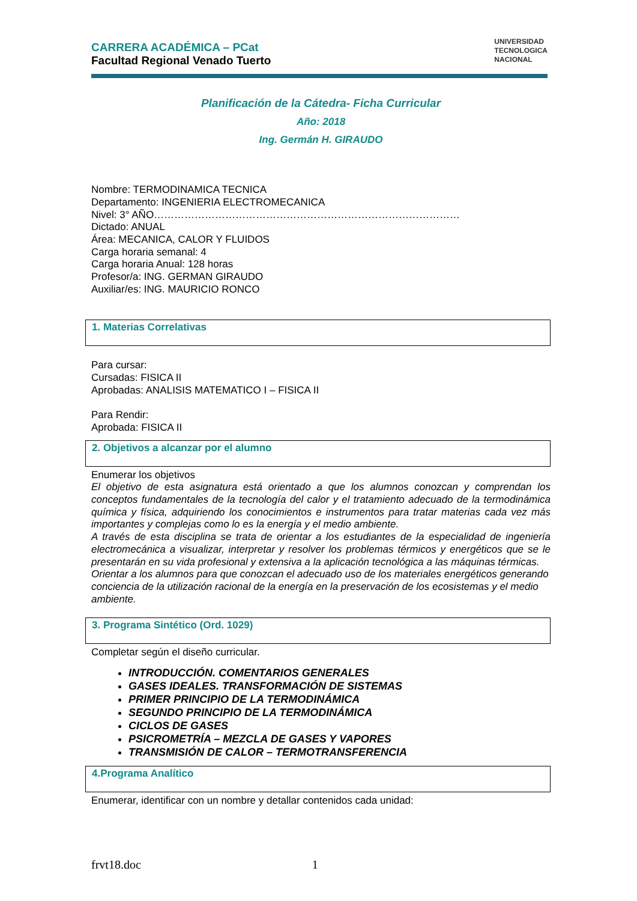CARRERA ACADÉMICA – PCat
Facultad Regional Venado Tuerto
UNIVERSIDAD
TECNOLOGICA
NACIONAL
Planificación de la Cátedra- Ficha Curricular
Año: 2018
Ing. Germán H. GIRAUDO
Nombre: TERMODINAMICA TECNICA
Departamento: INGENIERIA ELECTROMECANICA
Nivel: 3° AÑO………………………………………………………………………………
Dictado: ANUAL
Área: MECANICA, CALOR Y FLUIDOS
Carga horaria semanal: 4
Carga horaria Anual: 128 horas
Profesor/a: ING. GERMAN GIRAUDO
Auxiliar/es: ING. MAURICIO RONCO
1. Materias Correlativas
Para cursar:
Cursadas: FISICA II
Aprobadas: ANALISIS MATEMATICO I – FISICA II
Para Rendir:
Aprobada: FISICA II
2. Objetivos a alcanzar por el alumno
Enumerar los objetivos
El objetivo de esta asignatura está orientado a que los alumnos conozcan y comprendan los conceptos fundamentales de la tecnología del calor y el tratamiento adecuado de la termodinámica química y física, adquiriendo los conocimientos e instrumentos para tratar materias cada vez más importantes y complejas como lo es la energía y el medio ambiente.
A través de esta disciplina se trata de orientar a los estudiantes de la especialidad de ingeniería electromecánica a visualizar, interpretar y resolver los problemas térmicos y energéticos que se le presentarán en su vida profesional y extensiva a la aplicación tecnológica a las máquinas térmicas.
Orientar a los alumnos para que conozcan el adecuado uso de los materiales energéticos generando conciencia de la utilización racional de la energía en la preservación de los ecosistemas y el medio ambiente.
3. Programa Sintético (Ord. 1029)
Completar según el diseño curricular.
INTRODUCCIÓN. COMENTARIOS GENERALES
GASES IDEALES. TRANSFORMACIÓN DE SISTEMAS
PRIMER PRINCIPIO DE LA TERMODINÁMICA
SEGUNDO PRINCIPIO DE LA TERMODINÁMICA
CICLOS DE GASES
PSICROMETRÍA – MEZCLA DE GASES Y VAPORES
TRANSMISIÓN DE CALOR – TERMOTRANSFERENCIA
4.Programa Analítico
Enumerar, identificar con un nombre y detallar contenidos cada unidad:
frvt18.doc 1